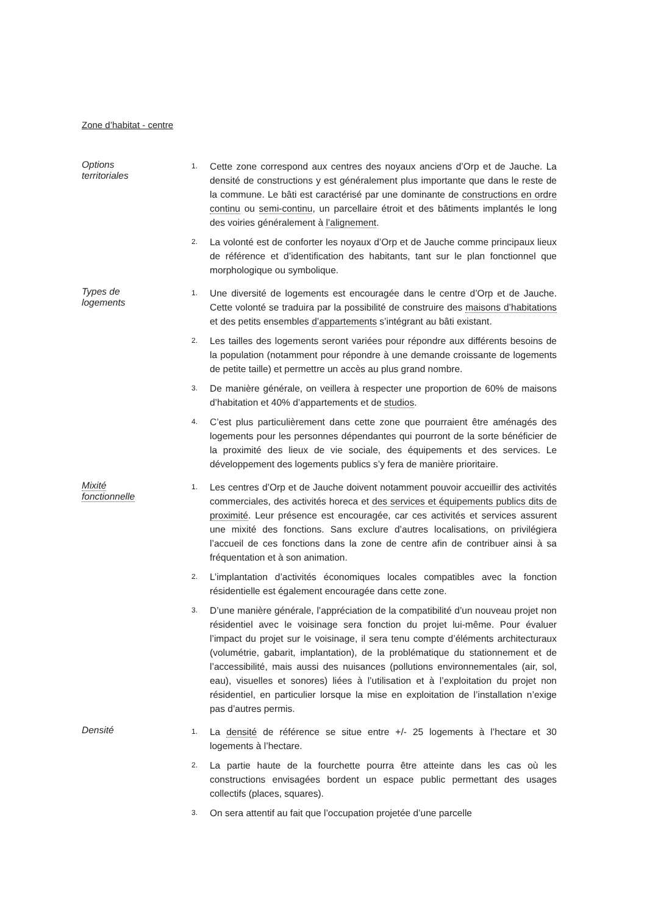Zone d’habitat - centre
Options
territoriales
1. Cette zone correspond aux centres des noyaux anciens d’Orp et de Jauche. La densité de constructions y est généralement plus importante que dans le reste de la commune. Le bâti est caractérisé par une dominante de constructions en ordre continu ou semi-continu, un parcellaire étroit et des bâtiments implantés le long des voiries généralement à l’alignement.
2. La volonté est de conforter les noyaux d’Orp et de Jauche comme principaux lieux de référence et d’identification des habitants, tant sur le plan fonctionnel que morphologique ou symbolique.
Types de
logements
1. Une diversité de logements est encouragée dans le centre d’Orp et de Jauche. Cette volonté se traduira par la possibilité de construire des maisons d’habitations et des petits ensembles d’appartements s’intégrant au bâti existant.
2. Les tailles des logements seront variées pour répondre aux différents besoins de la population (notamment pour répondre à une demande croissante de logements de petite taille) et permettre un accès au plus grand nombre.
3. De manière générale, on veillera à respecter une proportion de 60% de maisons d’habitation et 40% d’appartements et de studios.
4. C’est plus particulièrement dans cette zone que pourraient être aménagés des logements pour les personnes dépendantes qui pourront de la sorte bénéficier de la proximité des lieux de vie sociale, des équipements et des services. Le développement des logements publics s’y fera de manière prioritaire.
Mixité
fonctionnelle
1. Les centres d’Orp et de Jauche doivent notamment pouvoir accueillir des activités commerciales, des activités horeca et des services et équipements publics dits de proximité. Leur présence est encouragée, car ces activités et services assurent une mixité des fonctions. Sans exclure d’autres localisations, on privilégiera l’accueil de ces fonctions dans la zone de centre afin de contribuer ainsi à sa fréquentation et à son animation.
2. L’implantation d’activités économiques locales compatibles avec la fonction résidentielle est également encouragée dans cette zone.
3. D’une manière générale, l’appréciation de la compatibilité d’un nouveau projet non résidentiel avec le voisinage sera fonction du projet lui-même. Pour évaluer l’impact du projet sur le voisinage, il sera tenu compte d’éléments architecturaux (volumétrie, gabarit, implantation), de la problématique du stationnement et de l’accessibilité, mais aussi des nuisances (pollutions environnementales (air, sol, eau), visuelles et sonores) liées à l’utilisation et à l’exploitation du projet non résidentiel, en particulier lorsque la mise en exploitation de l’installation n’exige pas d’autres permis.
Densité
1. La densité de référence se situe entre +/- 25 logements à l’hectare et 30 logements à l’hectare.
2. La partie haute de la fourchette pourra être atteinte dans les cas où les constructions envisagées bordent un espace public permettant des usages collectifs (places, squares).
3. On sera attentif au fait que l’occupation projetée d’une parcelle